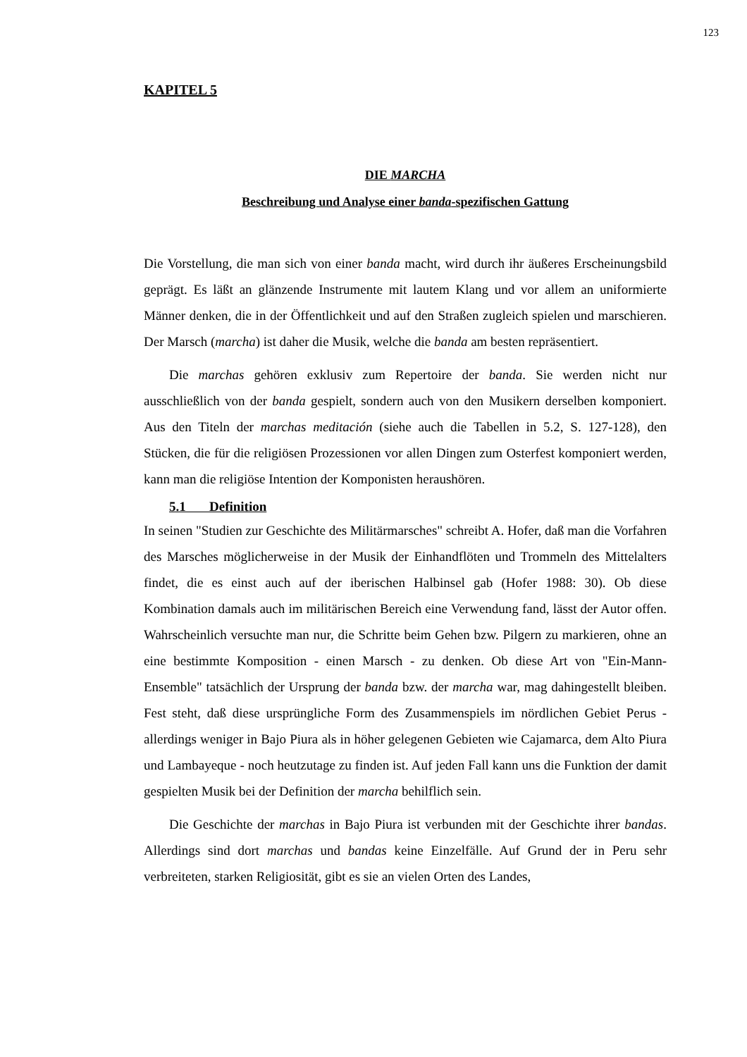123
KAPITEL 5
DIE MARCHA
Beschreibung und Analyse einer banda-spezifischen Gattung
Die Vorstellung, die man sich von einer banda macht, wird durch ihr äußeres Erscheinungsbild geprägt. Es läßt an glänzende Instrumente mit lautem Klang und vor allem an uniformierte Männer denken, die in der Öffentlichkeit und auf den Straßen zugleich spielen und marschieren. Der Marsch (marcha) ist daher die Musik, welche die banda am besten repräsentiert.
Die marchas gehören exklusiv zum Repertoire der banda. Sie werden nicht nur ausschließlich von der banda gespielt, sondern auch von den Musikern derselben komponiert. Aus den Titeln der marchas meditación (siehe auch die Tabellen in 5.2, S. 127-128), den Stücken, die für die religiösen Prozessionen vor allen Dingen zum Osterfest komponiert werden, kann man die religiöse Intention der Komponisten heraushören.
5.1 Definition
In seinen "Studien zur Geschichte des Militärmarsches" schreibt A. Hofer, daß man die Vorfahren des Marsches möglicherweise in der Musik der Einhandflöten und Trommeln des Mittelalters findet, die es einst auch auf der iberischen Halbinsel gab (Hofer 1988: 30). Ob diese Kombination damals auch im militärischen Bereich eine Verwendung fand, lässt der Autor offen. Wahrscheinlich versuchte man nur, die Schritte beim Gehen bzw. Pilgern zu markieren, ohne an eine bestimmte Komposition - einen Marsch - zu denken. Ob diese Art von "Ein-Mann-Ensemble" tatsächlich der Ursprung der banda bzw. der marcha war, mag dahingestellt bleiben. Fest steht, daß diese ursprüngliche Form des Zusammenspiels im nördlichen Gebiet Perus - allerdings weniger in Bajo Piura als in höher gelegenen Gebieten wie Cajamarca, dem Alto Piura und Lambayeque - noch heutzutage zu finden ist. Auf jeden Fall kann uns die Funktion der damit gespielten Musik bei der Definition der marcha behilflich sein.
Die Geschichte der marchas in Bajo Piura ist verbunden mit der Geschichte ihrer bandas. Allerdings sind dort marchas und bandas keine Einzelfälle. Auf Grund der in Peru sehr verbreiteten, starken Religiosität, gibt es sie an vielen Orten des Landes,